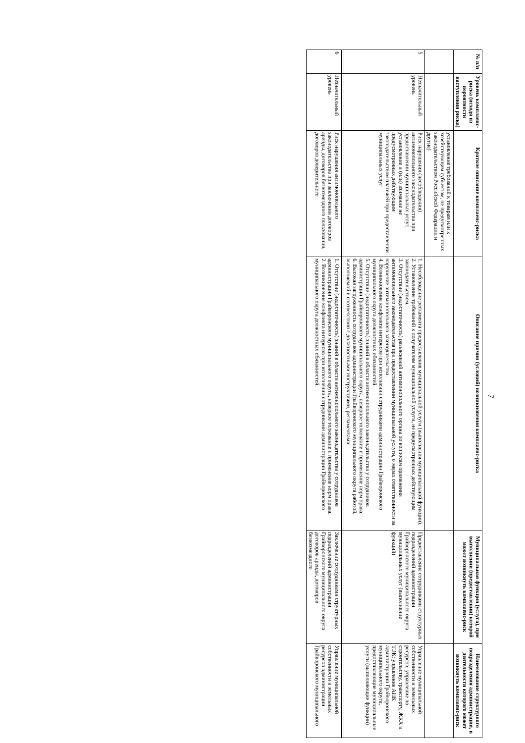7
| № п/п | Уровень комплаенс-риска (исходя из вероятности наступления риска) | Краткое описание комплаенс-риска | Описание причин (условий) возникновения комплаенс-риска | Муниципальная функция (услуга), при выполнении (предоставлении) которой может возникнуть комплаенс-риск | Наименование структурного подразделения администрации, в деятельности которого может возникнуть комплаенс-риск |
| --- | --- | --- | --- | --- | --- |
| | | установление требований к товарам или к хозяйствующим субъектам, не предусмотренных законодательством Российской Федерации и другие) | | | |
| 5 | Незначительный уровень | Риск нарушения (несоблюдения) антимонопольного законодательства при предоставлении муниципальных услуг, установление и (или) взимание не предусмотренных действующим законодательством платежей при предоставлении муниципальных услуг | 1. Несоблюдение регламента предоставления муниципальной услуги (выполнения муниципальной функции). 2. Установление требований к получателям муниципальной услуги, не предусмотренных действующим законодательством. 3. Отсутствие (недостаточность) разъяснений антимонопольного органа по вопросам применения антимонопольного законодательства при предоставлении муниципальной услуги, о мерах ответственности за нарушение антимонопольного законодательства. 4. Возникновение конфликта интересов при исполнении сотрудниками администрации Грайворонского муниципального округа должностных обязанностей. 5. Отсутствие (недостаточность) знаний в области антимонопольного законодательства у сотрудников администрации Грайворонского муниципального округа, неверное толкование и применение норм права. 6. Высокая загруженность сотрудников администрации Грайворонского муниципального округа работой, выполняемой в соответствии с должностными инструкциями, регламентами. | Предоставление сотрудниками структурных подразделений администрации Грайворонского муниципального округа муниципальных услуг (выполнение функций) | Управление муниципальной собственности и земельных ресурсов; управление по строительству, транспорту, ЖКХ и ТЭК; управление АПК администрации Грайворонского муниципального округа, предоставляющие муниципальные услуги (выполняющие функции) |
| 6 | Незначительный уровень | Риск нарушения антимонопольного законодательства при заключении договоров аренды, договоров безвозмездного пользования, договоров доверительного | 1. Отсутствие (недостаточность) знаний в области антимонопольного законодательства у сотрудников администрации Грайворонского муниципального округа, неверное толкование и применение норм права. 2. Возникновение конфликта интересов при исполнении сотрудниками администрации Грайворонского муниципального округа должностных обязанностей. | Заключение сотрудниками структурных подразделений администрации Грайворонского муниципального округа договоров аренды, договоров безвозмездного | Управление муниципальной собственности и земельных ресурсов администрации Грайворонского муниципального |